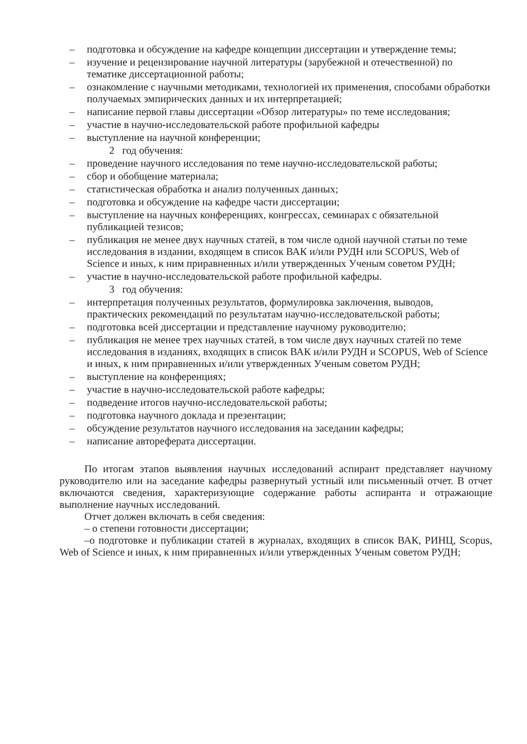– подготовка и обсуждение на кафедре концепции диссертации и утверждение темы;
– изучение и рецензирование научной литературы (зарубежной и отечественной) по тематике диссертационной работы;
– ознакомление с научными методиками, технологией их применения, способами обработки получаемых эмпирических данных и их интерпретацией;
– написание первой главы диссертации «Обзор литературы» по теме исследования;
– участие в научно-исследовательской работе профильной кафедры
– выступление на научной конференции;
2 год обучения:
– проведение научного исследования по теме научно-исследовательской работы;
– сбор и обобщение материала;
– статистическая обработка и анализ полученных данных;
– подготовка и обсуждение на кафедре части диссертации;
– выступление на научных конференциях, конгрессах, семинарах с обязательной публикацией тезисов;
– публикация не менее двух научных статей, в том числе одной научной статьи по теме исследования в издании, входящем в список ВАК и/или РУДН или SCOPUS, Web of Science и иных, к ним приравненных и/или утвержденных Ученым советом РУДН;
– участие в научно-исследовательской работе профильной кафедры.
3 год обучения:
– интерпретация полученных результатов, формулировка заключения, выводов, практических рекомендаций по результатам научно-исследовательской работы;
– подготовка всей диссертации и представление научному руководителю;
– публикация не менее трех научных статей, в том числе двух научных статей по теме исследования в изданиях, входящих в список ВАК и/или РУДН и SCOPUS, Web of Science и иных, к ним приравненных и/или утвержденных Ученым советом РУДН;
– выступление на конференциях;
– участие в научно-исследовательской работе кафедры;
– подведение итогов научно-исследовательской работы;
– подготовка научного доклада и презентации;
– обсуждение результатов научного исследования на заседании кафедры;
– написание автореферата диссертации.
По итогам этапов выявления научных исследований аспирант представляет научному руководителю или на заседание кафедры развернутый устный или письменный отчет. В отчет включаются сведения, характеризующие содержание работы аспиранта и отражающие выполнение научных исследований.
Отчет должен включать в себя сведения:
– о степени готовности диссертации;
–о подготовке и публикации статей в журналах, входящих в список ВАК, РИНЦ, Scopus, Web of Science и иных, к ним приравненных и/или утвержденных Ученым советом РУДН;